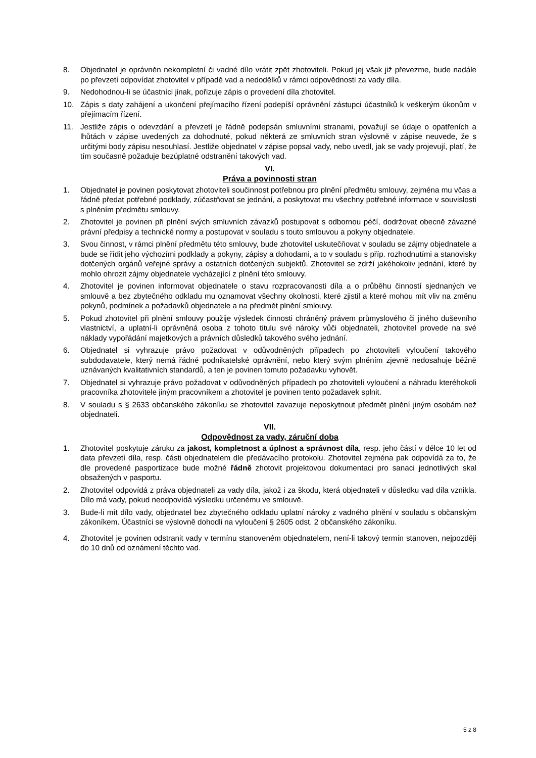8. Objednatel je oprávněn nekompletní či vadné dílo vrátit zpět zhotoviteli. Pokud jej však již převezme, bude nadále po převzetí odpovídat zhotovitel v případě vad a nedodělků v rámci odpovědnosti za vady díla.
9. Nedohodnou-li se účastníci jinak, pořizuje zápis o provedení díla zhotovitel.
10. Zápis s daty zahájení a ukončení přejímacího řízení podepíší oprávnění zástupci účastníků k veškerým úkonům v přejímacím řízení.
11. Jestliže zápis o odevzdání a převzetí je řádně podepsán smluvními stranami, považují se údaje o opatřeních a lhůtách v zápise uvedených za dohodnuté, pokud některá ze smluvních stran výslovně v zápise neuvede, že s určitými body zápisu nesouhlasí. Jestliže objednatel v zápise popsal vady, nebo uvedl, jak se vady projevují, platí, že tím současně požaduje bezúplatné odstranění takových vad.
VI.
Práva a povinnosti stran
1. Objednatel je povinen poskytovat zhotoviteli součinnost potřebnou pro plnění předmětu smlouvy, zejména mu včas a řádně předat potřebné podklady, zúčastňovat se jednání, a poskytovat mu všechny potřebné informace v souvislosti s plněním předmětu smlouvy.
2. Zhotovitel je povinen při plnění svých smluvních závazků postupovat s odbornou péčí, dodržovat obecně závazné právní předpisy a technické normy a postupovat v souladu s touto smlouvou a pokyny objednatele.
3. Svou činnost, v rámci plnění předmětu této smlouvy, bude zhotovitel uskutečňovat v souladu se zájmy objednatele a bude se řídit jeho výchozími podklady a pokyny, zápisy a dohodami, a to v souladu s příp. rozhodnutími a stanovisky dotčených orgánů veřejné správy a ostatních dotčených subjektů. Zhotovitel se zdrží jakéhokoliv jednání, které by mohlo ohrozit zájmy objednatele vycházející z plnění této smlouvy.
4. Zhotovitel je povinen informovat objednatele o stavu rozpracovanosti díla a o průběhu činností sjednaných ve smlouvě a bez zbytečného odkladu mu oznamovat všechny okolnosti, které zjistil a které mohou mít vliv na změnu pokynů, podmínek a požadavků objednatele a na předmět plnění smlouvy.
5. Pokud zhotovitel při plnění smlouvy použije výsledek činnosti chráněný právem průmyslového či jiného duševního vlastnictví, a uplatní-li oprávněná osoba z tohoto titulu své nároky vůči objednateli, zhotovitel provede na své náklady vypořádání majetkových a právních důsledků takového svého jednání.
6. Objednatel si vyhrazuje právo požadovat v odůvodněných případech po zhotoviteli vyloučení takového subdodavatele, který nemá řádné podnikatelské oprávnění, nebo který svým plněním zjevně nedosahuje běžně uznávaných kvalitativních standardů, a ten je povinen tomuto požadavku vyhovět.
7. Objednatel si vyhrazuje právo požadovat v odůvodněných případech po zhotoviteli vyloučení a náhradu kteréhokoli pracovníka zhotovitele jiným pracovníkem a zhotovitel je povinen tento požadavek splnit.
8. V souladu s § 2633 občanského zákoníku se zhotovitel zavazuje neposkytnout předmět plnění jiným osobám než objednateli.
VII.
Odpovědnost za vady, záruční doba
1. Zhotovitel poskytuje záruku za jakost, kompletnost a úplnost a správnost díla, resp. jeho částí v délce 10 let od data převzetí díla, resp. části objednatelem dle předávacího protokolu. Zhotovitel zejména pak odpovídá za to, že dle provedené pasportizace bude možné řádně zhotovit projektovou dokumentaci pro sanaci jednotlivých skal obsažených v pasportu.
2. Zhotovitel odpovídá z práva objednateli za vady díla, jakož i za škodu, která objednateli v důsledku vad díla vznikla. Dílo má vady, pokud neodpovídá výsledku určenému ve smlouvě.
3. Bude-li mít dílo vady, objednatel bez zbytečného odkladu uplatní nároky z vadného plnění v souladu s občanským zákoníkem. Účastníci se výslovně dohodli na vyloučení § 2605 odst. 2 občanského zákoníku.
4. Zhotovitel je povinen odstranit vady v termínu stanoveném objednatelem, není-li takový termín stanoven, nejpozději do 10 dnů od oznámení těchto vad.
5 z 8